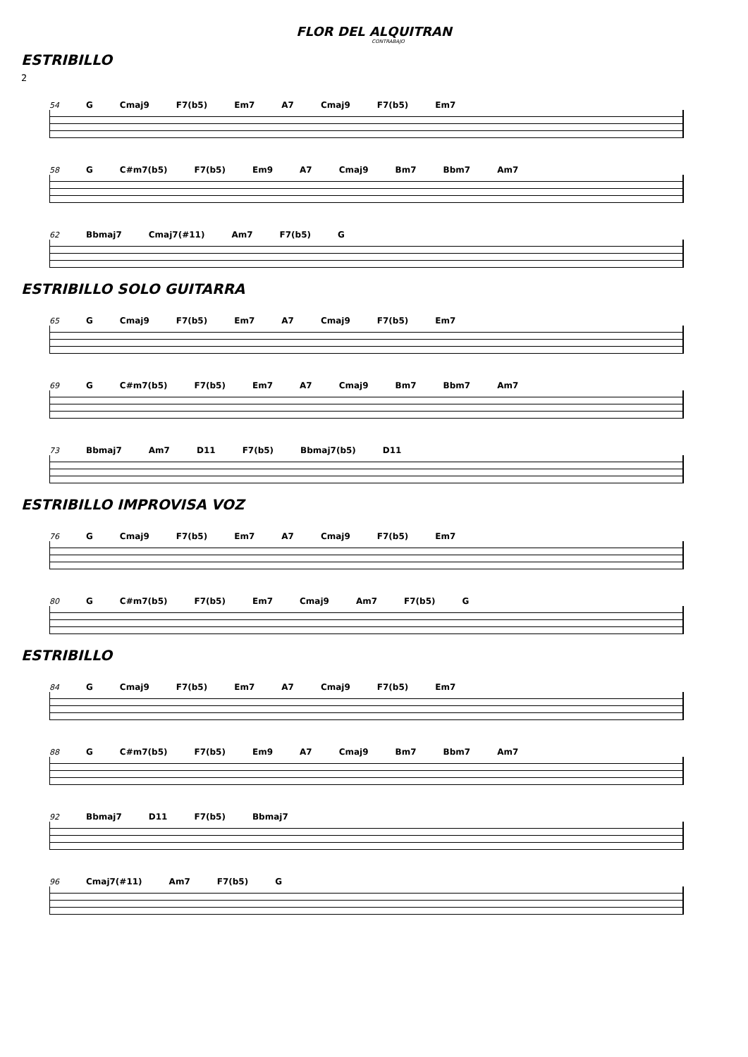FLOR DEL ALQUITRAN
CONTRABAJO
ESTRIBILLO
2
54 G Cmaj9 F7(b5) Em7 A7 Cmaj9 F7(b5) Em7
58 G C#m7(b5) F7(b5) Em9 A7 Cmaj9 Bm7 Bbm7 Am7
62 Bbmaj7 Cmaj7(#11) Am7 F7(b5) G
ESTRIBILLO SOLO GUITARRA
65 G Cmaj9 F7(b5) Em7 A7 Cmaj9 F7(b5) Em7
69 G C#m7(b5) F7(b5) Em7 A7 Cmaj9 Bm7 Bbm7 Am7
73 Bbmaj7 Am7 D11 F7(b5) Bbmaj7(b5) D11
ESTRIBILLO IMPROVISA VOZ
76 G Cmaj9 F7(b5) Em7 A7 Cmaj9 F7(b5) Em7
80 G C#m7(b5) F7(b5) Em7 Cmaj9 Am7 F7(b5) G
ESTRIBILLO
84 G Cmaj9 F7(b5) Em7 A7 Cmaj9 F7(b5) Em7
88 G C#m7(b5) F7(b5) Em9 A7 Cmaj9 Bm7 Bbm7 Am7
92 Bbmaj7 D11 F7(b5) Bbmaj7
96 Cmaj7(#11) Am7 F7(b5) G